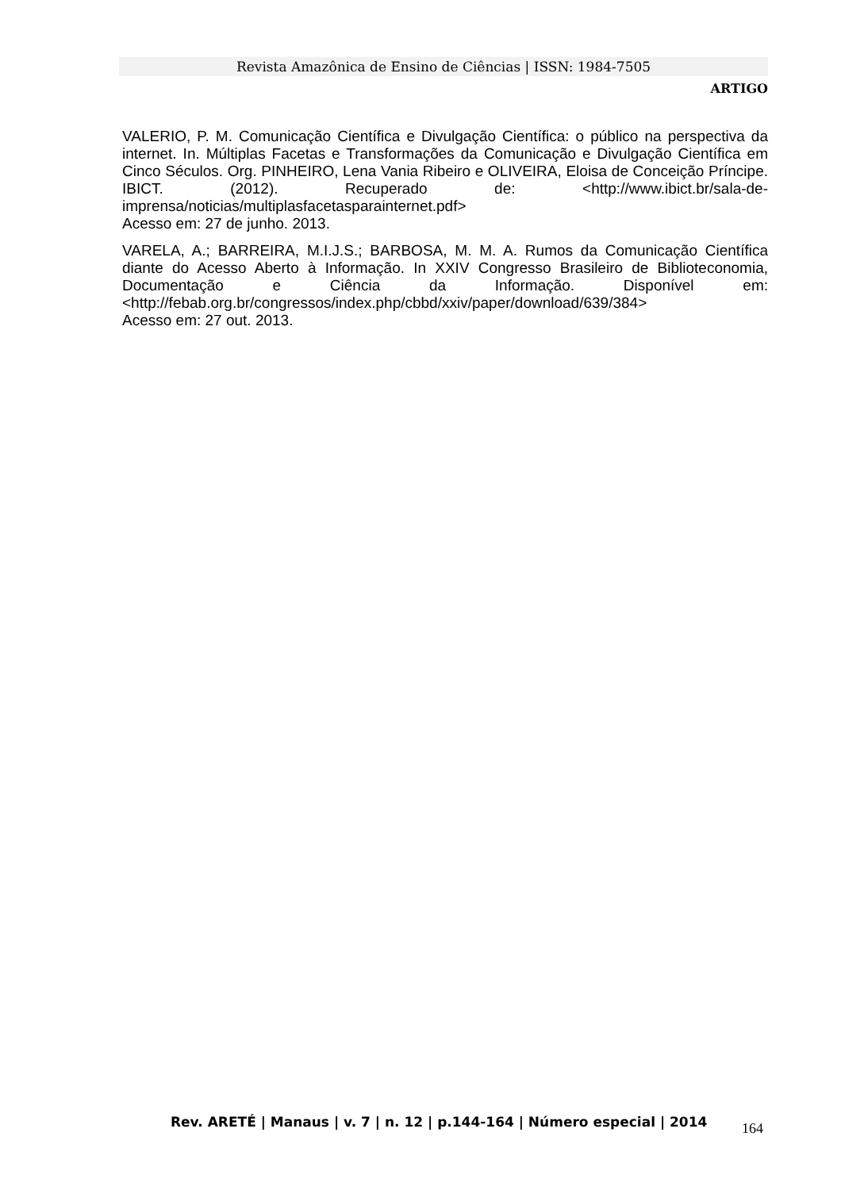Revista Amazônica de Ensino de Ciências | ISSN: 1984-7505
ARTIGO
VALERIO, P. M. Comunicação Científica e Divulgação Científica: o público na perspectiva da internet. In. Múltiplas Facetas e Transformações da Comunicação e Divulgação Científica em Cinco Séculos. Org. PINHEIRO, Lena Vania Ribeiro e OLIVEIRA, Eloisa de Conceição Príncipe. IBICT. (2012). Recuperado de: <http://www.ibict.br/sala-de-imprensa/noticias/multiplasfacetasparainternet.pdf>
Acesso em: 27 de junho. 2013.
VARELA, A.; BARREIRA, M.I.J.S.; BARBOSA, M. M. A. Rumos da Comunicação Científica diante do Acesso Aberto à Informação. In XXIV Congresso Brasileiro de Biblioteconomia, Documentação e Ciência da Informação. Disponível em: <http://febab.org.br/congressos/index.php/cbbd/xxiv/paper/download/639/384>
Acesso em: 27 out. 2013.
Rev. ARETÉ | Manaus | v. 7 | n. 12 | p.144-164 | Número especial | 2014
164